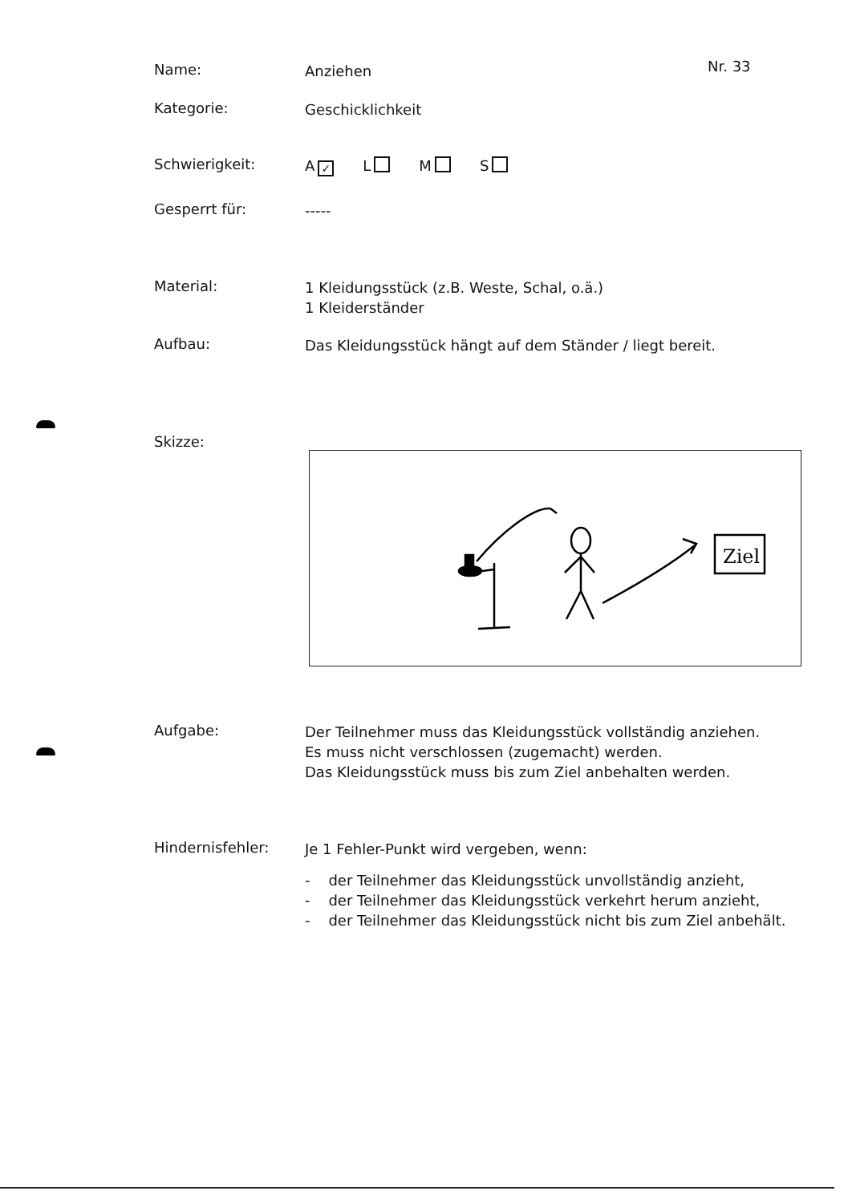Nr. 33
Name:
Anziehen
Kategorie:
Geschicklichkeit
Schwierigkeit:
A ✓ L M S
Gesperrt für:
-----
Material:
1 Kleidungsstück (z.B. Weste, Schal, o.ä.)
1 Kleiderständer
Aufbau:
Das Kleidungsstück hängt auf dem Ständer / liegt bereit.
Skizze:
Ziel
Aufgabe:
Der Teilnehmer muss das Kleidungsstück vollständig anziehen.
Es muss nicht verschlossen (zugemacht) werden.
Das Kleidungsstück muss bis zum Ziel anbehalten werden.
Hindernisfehler:
Je 1 Fehler-Punkt wird vergeben, wenn:
- der Teilnehmer das Kleidungsstück unvollständig anzieht,
- der Teilnehmer das Kleidungsstück verkehrt herum anzieht,
- der Teilnehmer das Kleidungsstück nicht bis zum Ziel anbehält.